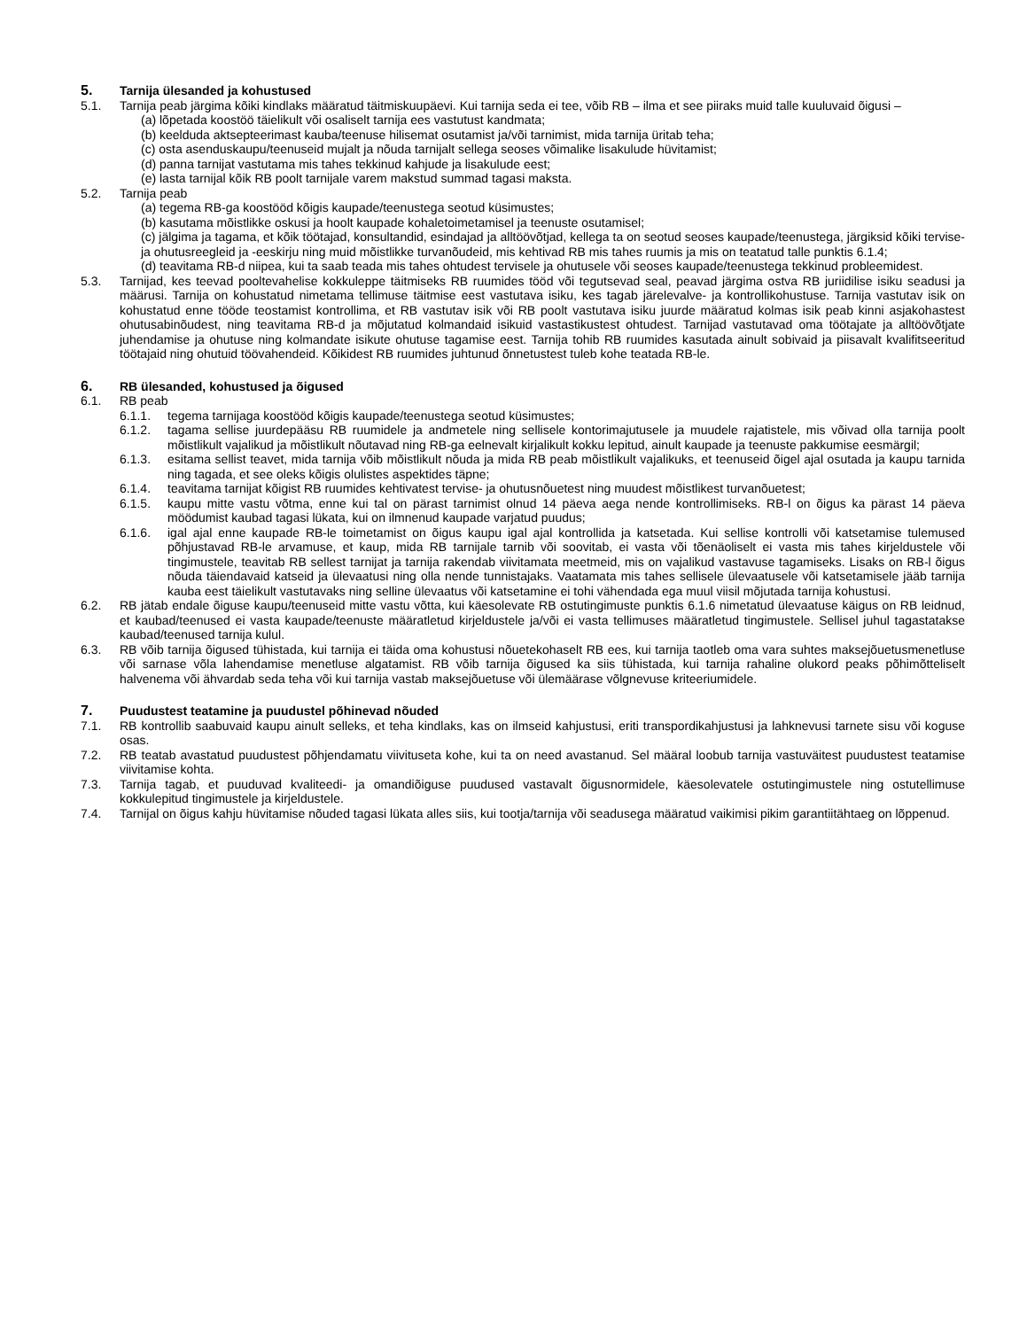5. Tarnija ülesanded ja kohustused
5.1. Tarnija peab järgima kõiki kindlaks määratud täitmiskuupäevi. Kui tarnija seda ei tee, võib RB – ilma et see piiraks muid talle kuuluvaid õigusi –
(a) lõpetada koostöö täielikult või osaliselt tarnija ees vastutust kandmata;
(b) keelduda aktsepteerimast kauba/teenuse hilisemat osutamist ja/või tarnimist, mida tarnija üritab teha;
(c) osta asenduskaupu/teenuseid mujalt ja nõuda tarnijalt sellega seoses võimalike lisakulude hüvitamist;
(d) panna tarnijat vastutama mis tahes tekkinud kahjude ja lisakulude eest;
(e) lasta tarnijal kõik RB poolt tarnijale varem makstud summad tagasi maksta.
5.2. Tarnija peab
(a) tegema RB-ga koostööd kõigis kaupade/teenustega seotud küsimustes;
(b) kasutama mõistlikke oskusi ja hoolt kaupade kohaletoimetamisel ja teenuste osutamisel;
(c) jälgima ja tagama, et kõik töötajad, konsultandid, esindajad ja alltöövõtjad, kellega ta on seotud seoses kaupade/teenustega, järgiksid kõiki tervise- ja ohutusreegleid ja -eeskirju ning muid mõistlikke turvanõudeid, mis kehtivad RB mis tahes ruumis ja mis on teatatud talle punktis 6.1.4;
(d) teavitama RB-d niipea, kui ta saab teada mis tahes ohtudest tervisele ja ohutusele või seoses kaupade/teenustega tekkinud probleemidest.
5.3. Tarnijad, kes teevad pooltevahelise kokkuleppe täitmiseks RB ruumides tööd või tegutsevad seal, peavad järgima ostva RB juriidilise isiku seadusi ja määrusi. Tarnija on kohustatud nimetama tellimuse täitmise eest vastutava isiku, kes tagab järelevalve- ja kontrollikohustuse. Tarnija vastutav isik on kohustatud enne tööde teostamist kontrollima, et RB vastutav isik või RB poolt vastutava isiku juurde määratud kolmas isik peab kinni asjakohastest ohutusabinõudest, ning teavitama RB-d ja mõjutatud kolmandaid isikuid vastastikustest ohtudest. Tarnijad vastutavad oma töötajate ja alltöövõtjate juhendamise ja ohutuse ning kolmandate isikute ohutuse tagamise eest. Tarnija tohib RB ruumides kasutada ainult sobivaid ja piisavalt kvalifitseeritud töötajaid ning ohutuid töövahendeid. Kõikidest RB ruumides juhtunud õnnetustest tuleb kohe teatada RB-le.
6. RB ülesanded, kohustused ja õigused
6.1. RB peab
6.1.1. tegema tarnijaga koostööd kõigis kaupade/teenustega seotud küsimustes;
6.1.2. tagama sellise juurdepääsu RB ruumidele ja andmetele ning sellisele kontorimajutusele ja muudele rajatistele, mis võivad olla tarnija poolt mõistlikult vajalikud ja mõistlikult nõutavad ning RB-ga eelnevalt kirjalikult kokku lepitud, ainult kaupade ja teenuste pakkumise eesmärgil;
6.1.3. esitama sellist teavet, mida tarnija võib mõistlikult nõuda ja mida RB peab mõistlikult vajalikuks, et teenuseid õigel ajal osutada ja kaupu tarnida ning tagada, et see oleks kõigis olulistes aspektides täpne;
6.1.4. teavitama tarnijat kõigist RB ruumides kehtivatest tervise- ja ohutusnõuetest ning muudest mõistlikest turvanõuetest;
6.1.5. kaupu mitte vastu võtma, enne kui tal on pärast tarnimist olnud 14 päeva aega nende kontrollimiseks. RB-l on õigus ka pärast 14 päeva möödumist kaubad tagasi lükata, kui on ilmnenud kaupade varjatud puudus;
6.1.6. igal ajal enne kaupade RB-le toimetamist on õigus kaupu igal ajal kontrollida ja katsetada. Kui sellise kontrolli või katsetamise tulemused põhjustavad RB-le arvamuse, et kaup, mida RB tarnijale tarnib või soovitab, ei vasta või tõenäoliselt ei vasta mis tahes kirjeldustele või tingimustele, teavitab RB sellest tarnijat ja tarnija rakendab viivitamata meetmeid, mis on vajalikud vastavuse tagamiseks. Lisaks on RB-l õigus nõuda täiendavaid katseid ja ülevaatusi ning olla nende tunnistajaks. Vaatamata mis tahes sellisele ülevaatusele või katsetamisele jääb tarnija kauba eest täielikult vastutavaks ning selline ülevaatus või katsetamine ei tohi vähendada ega muul viisil mõjutada tarnija kohustusi.
6.2. RB jätab endale õiguse kaupu/teenuseid mitte vastu võtta, kui käesolevate RB ostutingimuste punktis 6.1.6 nimetatud ülevaatuse käigus on RB leidnud, et kaubad/teenused ei vasta kaupade/teenuste määratletud kirjeldustele ja/või ei vasta tellimuses määratletud tingimustele. Sellisel juhul tagastatakse kaubad/teenused tarnija kulul.
6.3. RB võib tarnija õigused tühistada, kui tarnija ei täida oma kohustusi nõuetekohaselt RB ees, kui tarnija taotleb oma vara suhtes maksejõuetusmenetluse või sarnase võla lahendamise menetluse algatamist. RB võib tarnija õigused ka siis tühistada, kui tarnija rahaline olukord peaks põhimõtteliselt halvenema või ähvardab seda teha või kui tarnija vastab maksejõuetuse või ülemäärase võlgnevuse kriteeriumidele.
7. Puudustest teatamine ja puudustel põhinevad nõuded
7.1. RB kontrollib saabuvaid kaupu ainult selleks, et teha kindlaks, kas on ilmseid kahjustusi, eriti transpordikahjustusi ja lahknevusi tarnete sisu või koguse osas.
7.2. RB teatab avastatud puudustest põhjendamatu viivituseta kohe, kui ta on need avastanud. Sel määral loobub tarnija vastuväitest puudustest teatamise viivitamise kohta.
7.3. Tarnija tagab, et puuduvad kvaliteedi- ja omandiõiguse puudused vastavalt õigusnormidele, käesolevatele ostutingimustele ning ostutellimuse kokkulepitud tingimustele ja kirjeldustele.
7.4. Tarnijal on õigus kahju hüvitamise nõuded tagasi lükata alles siis, kui tootja/tarnija või seadusega määratud vaikimisi pikim garantiitähtaeg on lõppenud.